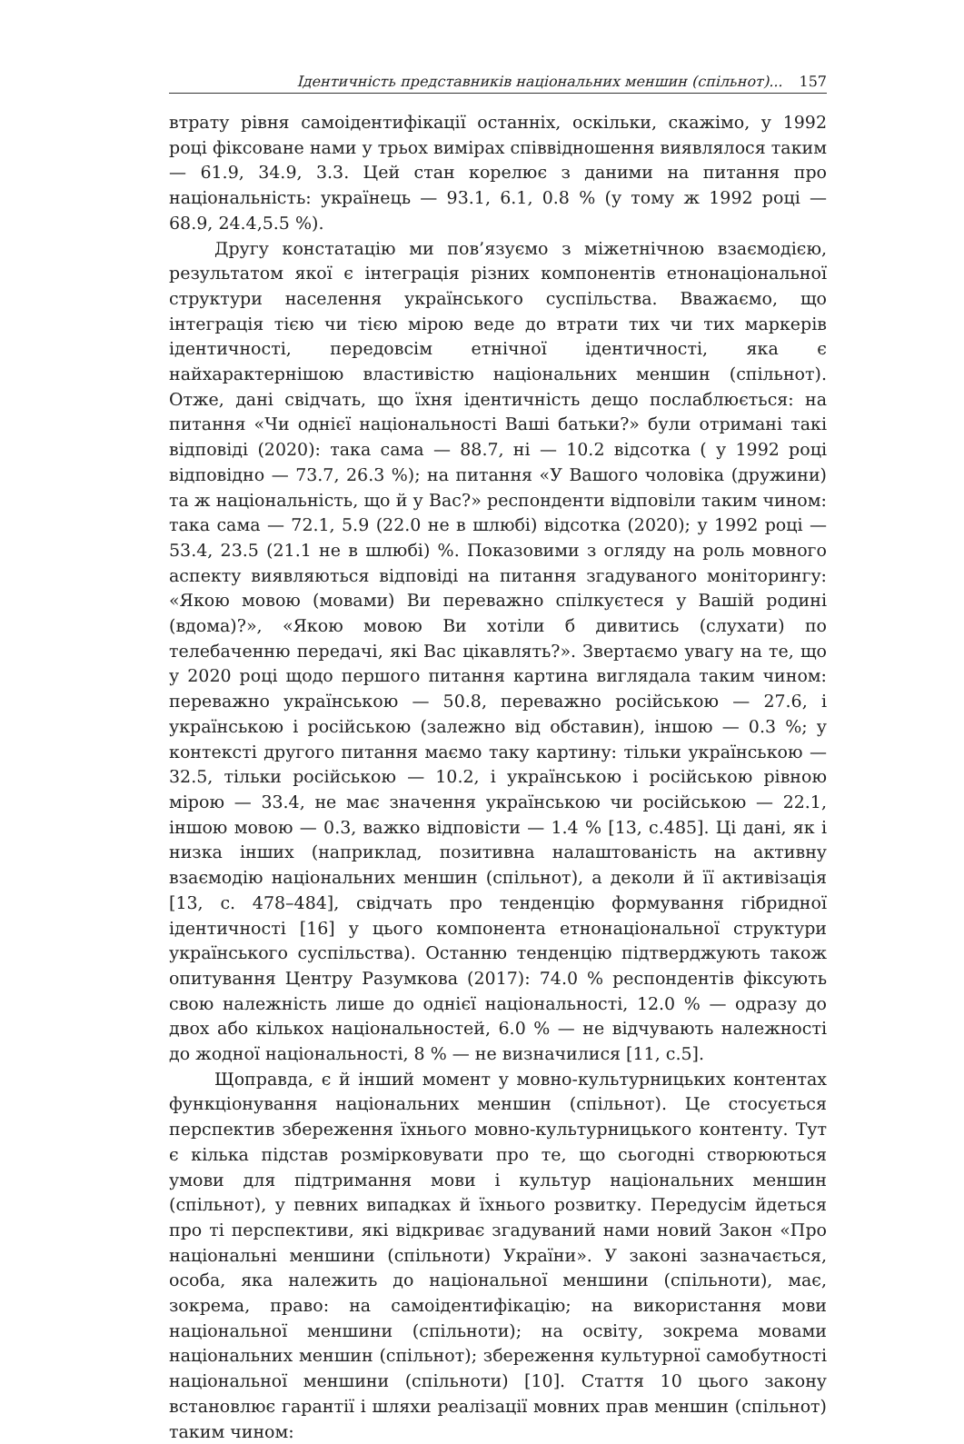Ідентичність представників національних меншин (спільнот)... 157
втрату рівня самоідентифікації останніх, оскільки, скажімо, у 1992 році фіксоване нами у трьох вимірах співвідношення виявлялося таким — 61.9, 34.9, 3.3. Цей стан корелює з даними на питання про національність: українець — 93.1, 6.1, 0.8 % (у тому ж 1992 році — 68.9, 24.4,5.5 %).
Другу констатацію ми пов’язуємо з міжетнічною взаємодією, результатом якої є інтеграція різних компонентів етнонаціональної структури населення українського суспільства. Вважаємо, що інтеграція тією чи тією мірою веде до втрати тих чи тих маркерів ідентичності, передовсім етнічної ідентичності, яка є найхарактернішою властивістю національних меншин (спільнот). Отже, дані свідчать, що їхня ідентичність дещо послаблюється: на питання «Чи однієї національності Ваші батьки?» були отримані такі відповіді (2020): така сама — 88.7, ні — 10.2 відсотка ( у 1992 році відповідно — 73.7, 26.3 %); на питання «У Вашого чоловіка (дружини) та ж національність, що й у Вас?» респонденти відповіли таким чином: така сама — 72.1, 5.9 (22.0 не в шлюбі) відсотка (2020); у 1992 році — 53.4, 23.5 (21.1 не в шлюбі) %. Показовими з огляду на роль мовного аспекту виявляються відповіді на питання згадуваного моніторингу: «Якою мовою (мовами) Ви переважно спілкуєтеся у Вашій родині (вдома)?», «Якою мовою Ви хотіли б дивитись (слухати) по телебаченню передачі, які Вас цікавлять?». Звертаємо увагу на те, що у 2020 році щодо першого питання картина виглядала таким чином: переважно українською — 50.8, переважно російською — 27.6, і українською і російською (залежно від обставин), іншою — 0.3 %; у контексті другого питання маємо таку картину: тільки українською — 32.5, тільки російською — 10.2, і українською і російською рівною мірою — 33.4, не має значення українською чи російською — 22.1, іншою мовою — 0.3, важко відповісти — 1.4 % [13, с.485]. Ці дані, як і низка інших (наприклад, позитивна налаштованість на активну взаємодію національних меншин (спільнот), а деколи й її активізація [13, с. 478–484], свідчать про тенденцію формування гібридної ідентичності [16] у цього компонента етнонаціональної структури українського суспільства). Останню тенденцію підтверджують також опитування Центру Разумкова (2017): 74.0 % респондентів фіксують свою належність лише до однієї національності, 12.0 % — одразу до двох або кількох національностей, 6.0 % — не відчувають належності до жодної національності, 8 % — не визначилися [11, с.5].
Щоправда, є й інший момент у мовно-культурницьких контентах функціонування національних меншин (спільнот). Це стосується перспектив збереження їхнього мовно-культурницького контенту. Тут є кілька підстав розмірковувати про те, що сьогодні створюються умови для підтримання мови і культур національних меншин (спільнот), у певних випадках й їхнього розвитку. Передусім йдеться про ті перспективи, які відкриває згадуваний нами новий Закон «Про національні меншини (спільноти) України». У законі зазначається, особа, яка належить до національної меншини (спільноти), має, зокрема, право: на самоідентифікацію; на використання мови національної меншини (спільноти); на освіту, зокрема мовами національних меншин (спільнот); збереження культурної самобутності національної меншини (спільноти) [10]. Стаття 10 цього закону встановлює гарантії і шляхи реалізації мовних прав меншин (спільнот) таким чином: